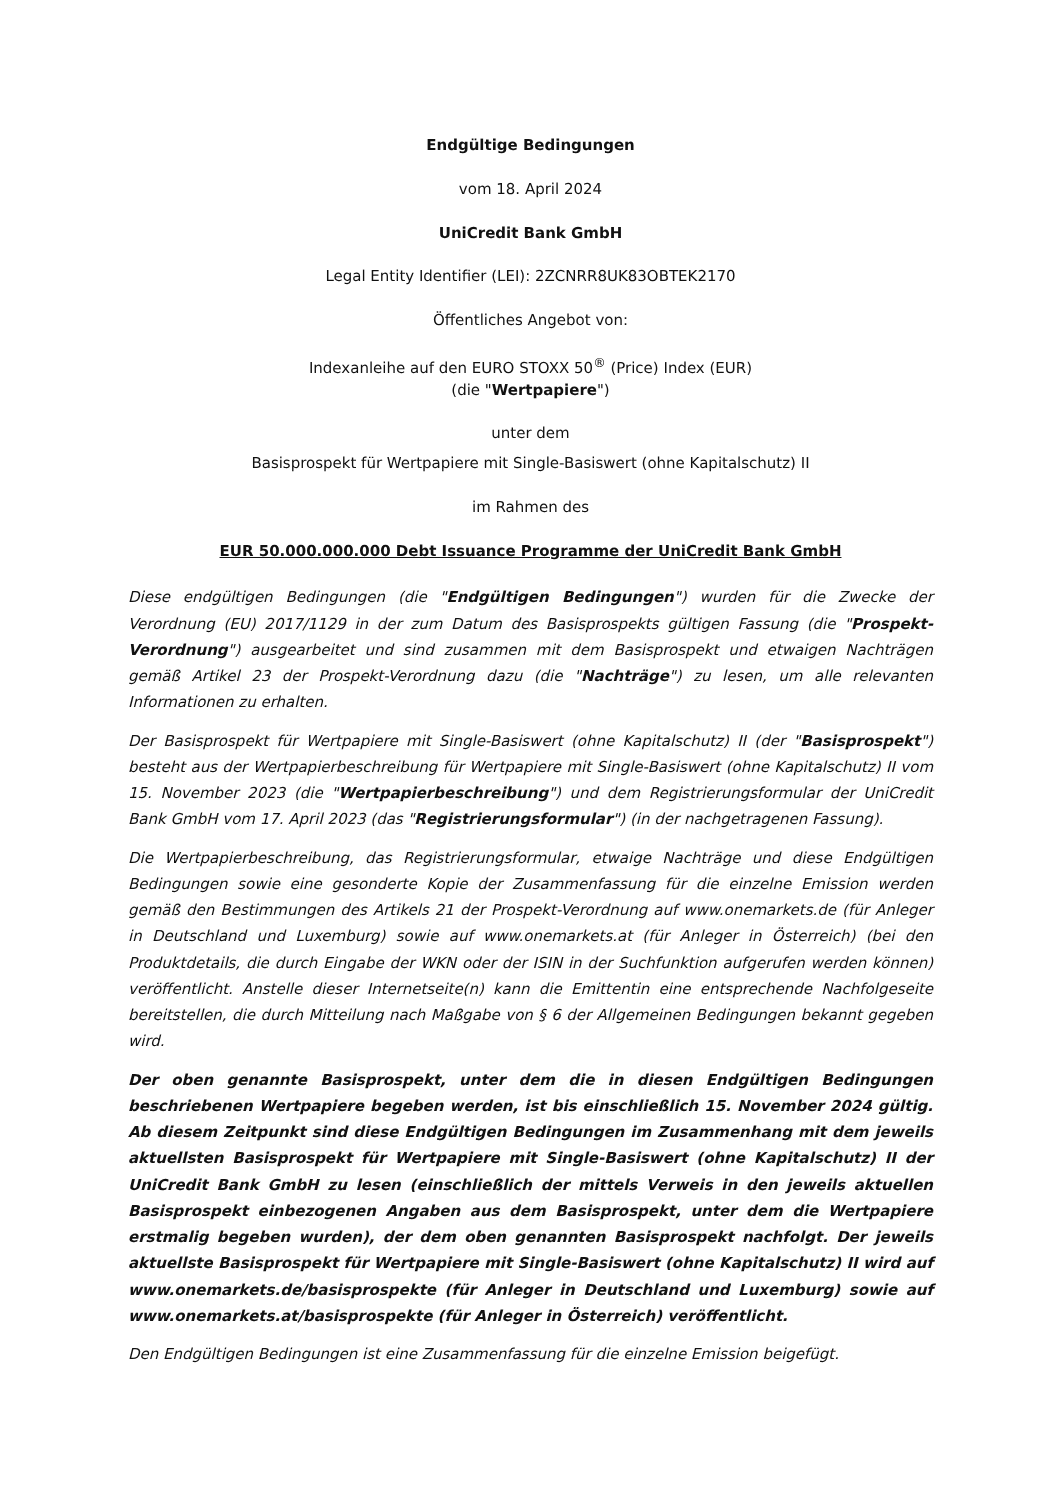Endgültige Bedingungen
vom 18. April 2024
UniCredit Bank GmbH
Legal Entity Identifier (LEI): 2ZCNRR8UK83OBTEK2170
Öffentliches Angebot von:
Indexanleihe auf den EURO STOXX 50<sup>®</sup> (Price) Index (EUR)
(die "Wertpapiere")
unter dem
Basisprospekt für Wertpapiere mit Single-Basiswert (ohne Kapitalschutz) II
im Rahmen des
EUR 50.000.000.000 Debt Issuance Programme der UniCredit Bank GmbH
Diese endgültigen Bedingungen (die "Endgültigen Bedingungen") wurden für die Zwecke der Verordnung (EU) 2017/1129 in der zum Datum des Basisprospekts gültigen Fassung (die "Prospekt-Verordnung") ausgearbeitet und sind zusammen mit dem Basisprospekt und etwaigen Nachträgen gemäß Artikel 23 der Prospekt-Verordnung dazu (die "Nachträge") zu lesen, um alle relevanten Informationen zu erhalten.
Der Basisprospekt für Wertpapiere mit Single-Basiswert (ohne Kapitalschutz) II (der "Basisprospekt") besteht aus der Wertpapierbeschreibung für Wertpapiere mit Single-Basiswert (ohne Kapitalschutz) II vom 15. November 2023 (die "Wertpapierbeschreibung") und dem Registrierungsformular der UniCredit Bank GmbH vom 17. April 2023 (das "Registrierungsformular") (in der nachgetragenen Fassung).
Die Wertpapierbeschreibung, das Registrierungsformular, etwaige Nachträge und diese Endgültigen Bedingungen sowie eine gesonderte Kopie der Zusammenfassung für die einzelne Emission werden gemäß den Bestimmungen des Artikels 21 der Prospekt-Verordnung auf www.onemarkets.de (für Anleger in Deutschland und Luxemburg) sowie auf www.onemarkets.at (für Anleger in Österreich) (bei den Produktdetails, die durch Eingabe der WKN oder der ISIN in der Suchfunktion aufgerufen werden können) veröffentlicht. Anstelle dieser Internetseite(n) kann die Emittentin eine entsprechende Nachfolgeseite bereitstellen, die durch Mitteilung nach Maßgabe von § 6 der Allgemeinen Bedingungen bekannt gegeben wird.
Der oben genannte Basisprospekt, unter dem die in diesen Endgültigen Bedingungen beschriebenen Wertpapiere begeben werden, ist bis einschließlich 15. November 2024 gültig. Ab diesem Zeitpunkt sind diese Endgültigen Bedingungen im Zusammenhang mit dem jeweils aktuellsten Basisprospekt für Wertpapiere mit Single-Basiswert (ohne Kapitalschutz) II der UniCredit Bank GmbH zu lesen (einschließlich der mittels Verweis in den jeweils aktuellen Basisprospekt einbezogenen Angaben aus dem Basisprospekt, unter dem die Wertpapiere erstmalig begeben wurden), der dem oben genannten Basisprospekt nachfolgt. Der jeweils aktuellste Basisprospekt für Wertpapiere mit Single-Basiswert (ohne Kapitalschutz) II wird auf www.onemarkets.de/basisprospekte (für Anleger in Deutschland und Luxemburg) sowie auf www.onemarkets.at/basisprospekte (für Anleger in Österreich) veröffentlicht.
Den Endgültigen Bedingungen ist eine Zusammenfassung für die einzelne Emission beigefügt.